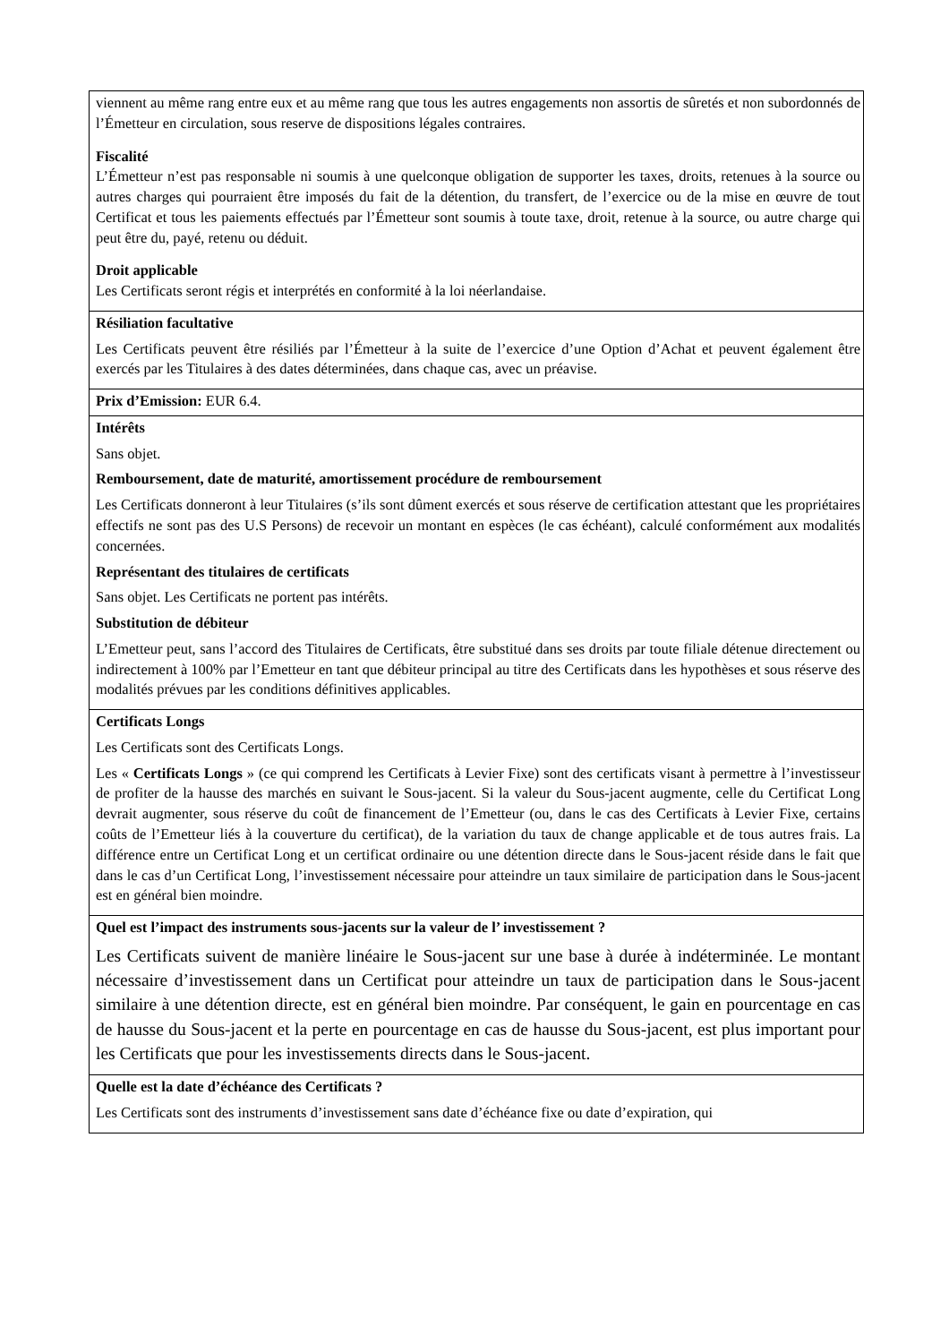| viennent au même rang entre eux et au même rang que tous les autres engagements non assortis de sûretés et non subordonnés de l’Émetteur en circulation, sous reserve de dispositions légales contraires. Fiscalité L’Émetteur n’est pas responsable ni soumis à une quelconque obligation de supporter les taxes, droits, retenues à la source ou autres charges qui pourraient être imposés du fait de la détention, du transfert, de l’exercice ou de la mise en œuvre de tout Certificat et tous les paiements effectués par l’Émetteur sont soumis à toute taxe, droit, retenue à la source, ou autre charge qui peut être du, payé, retenu ou déduit. Droit applicable Les Certificats seront régis et interprétés en conformité à la loi néerlandaise. |
| Résiliation facultative Les Certificats peuvent être résiliés par l’Émetteur à la suite de l’exercice d’une Option d’Achat et peuvent également être exercés par les Titulaires à des dates déterminées, dans chaque cas, avec un préavise. |
| Prix d’Emission: EUR 6.4. |
| Intérêts Sans objet. Remboursement, date de maturité, amortissement procédure de remboursement Les Certificats donneront à leur Titulaires (s’ils sont dûment exercés et sous réserve de certification attestant que les propriétaires effectifs ne sont pas des U.S Persons) de recevoir un montant en espèces (le cas échéant), calculé conformément aux modalités concernées. Représentant des titulaires de certificats Sans objet. Les Certificats ne portent pas intérêts. Substitution de débiteur L’Emetteur peut, sans l’accord des Titulaires de Certificats, être substitué dans ses droits par toute filiale détenue directement ou indirectement à 100% par l’Emetteur en tant que débiteur principal au titre des Certificats dans les hypothèses et sous réserve des modalités prévues par les conditions définitives applicables. |
| Certificats Longs Les Certificats sont des Certificats Longs. Les « Certificats Longs » (ce qui comprend les Certificats à Levier Fixe) sont des certificats visant à permettre à l’investisseur de profiter de la hausse des marchés en suivant le Sous-jacent. Si la valeur du Sous-jacent augmente, celle du Certificat Long devrait augmenter, sous réserve du coût de financement de l’Emetteur (ou, dans le cas des Certificats à Levier Fixe, certains coûts de l’Emetteur liés à la couverture du certificat), de la variation du taux de change applicable et de tous autres frais. La différence entre un Certificat Long et un certificat ordinaire ou une détention directe dans le Sous-jacent réside dans le fait que dans le cas d’un Certificat Long, l’investissement nécessaire pour atteindre un taux similaire de participation dans le Sous-jacent est en général bien moindre. |
| Quel est l’impact des instruments sous-jacents sur la valeur de l’ investissement ? Les Certificats suivent de manière linéaire le Sous-jacent sur une base à durée à indéterminée. Le montant nécessaire d’investissement dans un Certificat pour atteindre un taux de participation dans le Sous-jacent similaire à une détention directe, est en général bien moindre. Par conséquent, le gain en pourcentage en cas de hausse du Sous-jacent et la perte en pourcentage en cas de hausse du Sous-jacent, est plus important pour les Certificats que pour les investissements directs dans le Sous-jacent. |
| Quelle est la date d’échéance des Certificats ? Les Certificats sont des instruments d’investissement sans date d’échéance fixe ou date d’expiration, qui |